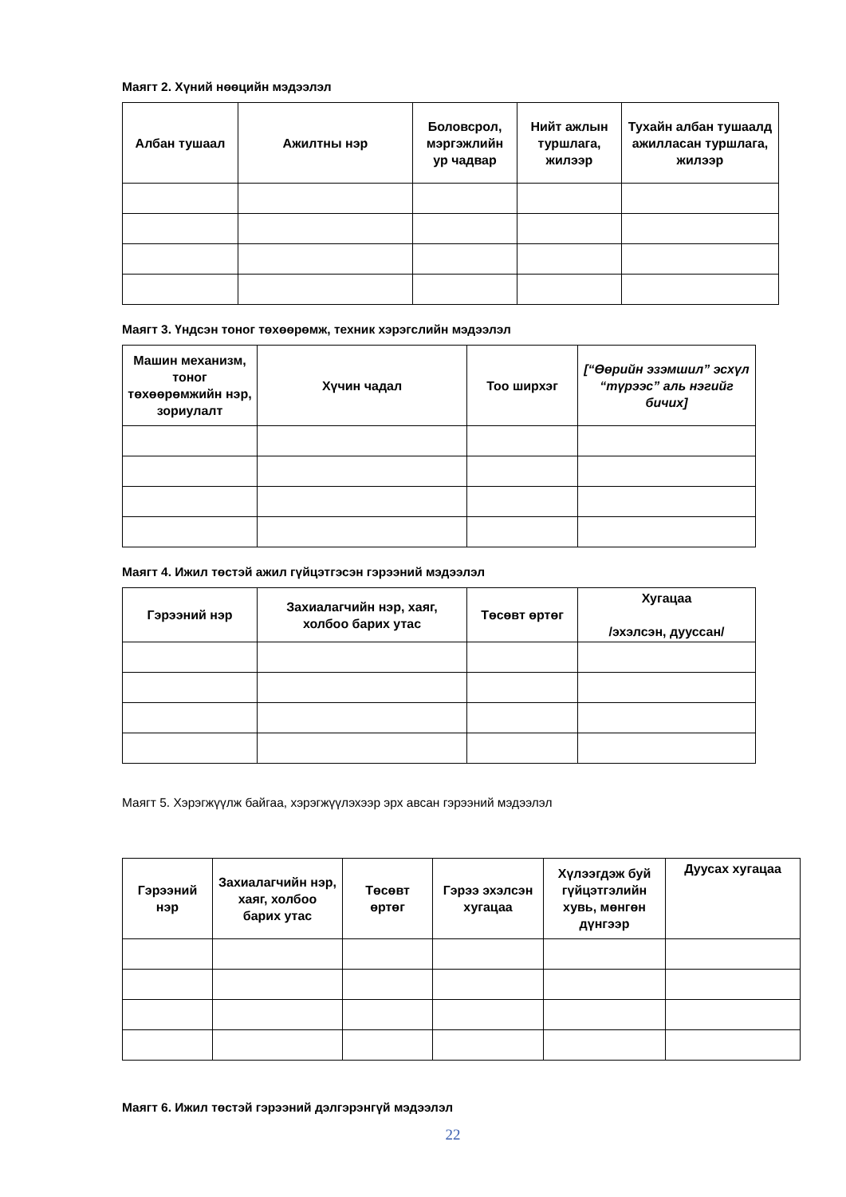Маягт 2. Хүний нөөцийн мэдээлэл
| Албан тушаал | Ажилтны нэр | Боловсрол, мэргэжлийн ур чадвар | Нийт ажлын туршлага, жилээр | Тухайн албан тушаалд ажилласан туршлага, жилээр |
| --- | --- | --- | --- | --- |
Маягт 3. Үндсэн тоног төхөөрөмж, техник хэрэгслийн мэдээлэл
| Машин механизм, тоног төхөөрөмжийн нэр, зориулалт | Хүчин чадал | Тоо ширхэг | [“Өөрийн эзэмшил” эсхүл “түрээс” аль нэгийг бичих] |
| --- | --- | --- | --- |
Маягт 4. Ижил төстэй ажил гүйцэтгэсэн гэрээний мэдээлэл
| Гэрээний нэр | Захиалагчийн нэр, хаяг, холбоо барих утас | Төсөвт өртөг | Хугацаа /эхэлсэн, дуусcан/ |
| --- | --- | --- | --- |
Маягт 5. Хэрэгжүүлж байгаа, хэрэгжүүлэхээр эрх авсан гэрээний мэдээлэл
| Гэрээний нэр | Захиалагчийн нэр, хаяг, холбоо барих утас | Төсөвт өртөг | Гэрээ эхэлсэн хугацаа | Хүлээгдэж буй гүйцэтгэлийн хувь, мөнгөн дүнгээр | Дуусах хугацаа |
| --- | --- | --- | --- | --- | --- |
Маягт 6. Ижил төстэй гэрээний дэлгэрэнгүй мэдээлэл
22